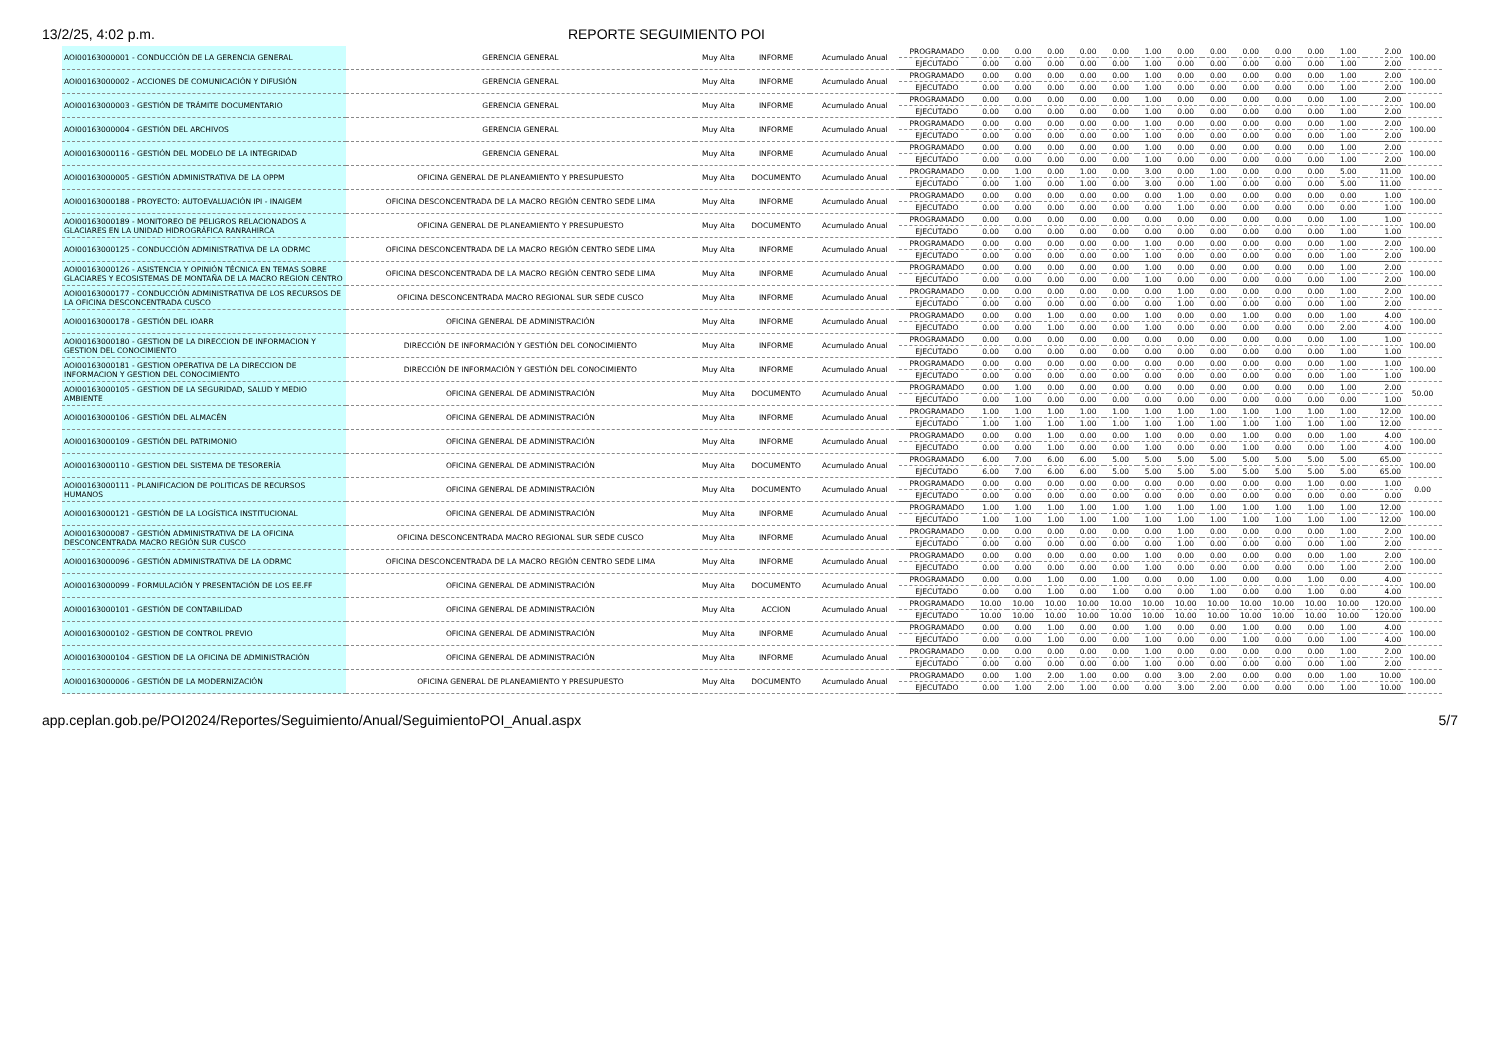13/2/25, 4:02 p.m. REPORTE SEGUIMIENTO POI
| AOI00163000001 - CONDUCCIÓN DE LA GERENCIA GENERAL | GERENCIA GENERAL | Muy Alta | INFORME | Acumulado Anual | PROGRAMADO | 0.00 | 0.00 | 0.00 | 0.00 | 0.00 | 1.00 | 0.00 | 0.00 | 0.00 | 0.00 | 0.00 | 1.00 | 2.00 | 100.00 |
| | | | | | EJECUTADO | 0.00 | 0.00 | 0.00 | 0.00 | 0.00 | 1.00 | 0.00 | 0.00 | 0.00 | 0.00 | 0.00 | 1.00 | 2.00 | |
| AOI00163000002 - ACCIONES DE COMUNICACIÓN Y DIFUSIÓN | GERENCIA GENERAL | Muy Alta | INFORME | Acumulado Anual | PROGRAMADO | 0.00 | 0.00 | 0.00 | 0.00 | 0.00 | 1.00 | 0.00 | 0.00 | 0.00 | 0.00 | 0.00 | 1.00 | 2.00 | 100.00 |
| | | | | | EJECUTADO | 0.00 | 0.00 | 0.00 | 0.00 | 0.00 | 1.00 | 0.00 | 0.00 | 0.00 | 0.00 | 0.00 | 1.00 | 2.00 | |
| AOI00163000003 - GESTIÓN DE TRÁMITE DOCUMENTARIO | GERENCIA GENERAL | Muy Alta | INFORME | Acumulado Anual | PROGRAMADO | 0.00 | 0.00 | 0.00 | 0.00 | 0.00 | 1.00 | 0.00 | 0.00 | 0.00 | 0.00 | 0.00 | 1.00 | 2.00 | 100.00 |
| | | | | | EJECUTADO | 0.00 | 0.00 | 0.00 | 0.00 | 0.00 | 1.00 | 0.00 | 0.00 | 0.00 | 0.00 | 0.00 | 1.00 | 2.00 | |
| AOI00163000004 - GESTIÓN DEL ARCHIVOS | GERENCIA GENERAL | Muy Alta | INFORME | Acumulado Anual | PROGRAMADO | 0.00 | 0.00 | 0.00 | 0.00 | 0.00 | 1.00 | 0.00 | 0.00 | 0.00 | 0.00 | 0.00 | 1.00 | 2.00 | 100.00 |
| | | | | | EJECUTADO | 0.00 | 0.00 | 0.00 | 0.00 | 0.00 | 1.00 | 0.00 | 0.00 | 0.00 | 0.00 | 0.00 | 1.00 | 2.00 | |
| AOI00163000116 - GESTIÓN DEL MODELO DE LA INTEGRIDAD | GERENCIA GENERAL | Muy Alta | INFORME | Acumulado Anual | PROGRAMADO | 0.00 | 0.00 | 0.00 | 0.00 | 0.00 | 1.00 | 0.00 | 0.00 | 0.00 | 0.00 | 0.00 | 1.00 | 2.00 | 100.00 |
| | | | | | EJECUTADO | 0.00 | 0.00 | 0.00 | 0.00 | 0.00 | 1.00 | 0.00 | 0.00 | 0.00 | 0.00 | 0.00 | 1.00 | 2.00 | |
| AOI00163000005 - GESTIÓN ADMINISTRATIVA DE LA OPPM | OFICINA GENERAL DE PLANEAMIENTO Y PRESUPUESTO | Muy Alta | DOCUMENTO | Acumulado Anual | PROGRAMADO | 0.00 | 1.00 | 0.00 | 1.00 | 0.00 | 3.00 | 0.00 | 1.00 | 0.00 | 0.00 | 0.00 | 5.00 | 11.00 | 100.00 |
| | | | | | EJECUTADO | 0.00 | 1.00 | 0.00 | 1.00 | 0.00 | 3.00 | 0.00 | 1.00 | 0.00 | 0.00 | 0.00 | 5.00 | 11.00 | |
| AOI00163000188 - PROYECTO: AUTOEVALUACIÓN IPI - INAIGEM | OFICINA DESCONCENTRADA DE LA MACRO REGIÓN CENTRO SEDE LIMA | Muy Alta | INFORME | Acumulado Anual | PROGRAMADO | 0.00 | 0.00 | 0.00 | 0.00 | 0.00 | 0.00 | 1.00 | 0.00 | 0.00 | 0.00 | 0.00 | 0.00 | 1.00 | 100.00 |
| | | | | | EJECUTADO | 0.00 | 0.00 | 0.00 | 0.00 | 0.00 | 0.00 | 1.00 | 0.00 | 0.00 | 0.00 | 0.00 | 0.00 | 1.00 | |
| AOI00163000189 - MONITOREO DE PELIGROS RELACIONADOS A GLACIARES EN LA UNIDAD HIDROGRÁFICA RANRAHIRCA | OFICINA GENERAL DE PLANEAMIENTO Y PRESUPUESTO | Muy Alta | DOCUMENTO | Acumulado Anual | PROGRAMADO | 0.00 | 0.00 | 0.00 | 0.00 | 0.00 | 0.00 | 0.00 | 0.00 | 0.00 | 0.00 | 0.00 | 1.00 | 1.00 | 100.00 |
| | | | | | EJECUTADO | 0.00 | 0.00 | 0.00 | 0.00 | 0.00 | 0.00 | 0.00 | 0.00 | 0.00 | 0.00 | 0.00 | 1.00 | 1.00 | |
| AOI00163000125 - CONDUCCIÓN ADMINISTRATIVA DE LA ODRMC | OFICINA DESCONCENTRADA DE LA MACRO REGIÓN CENTRO SEDE LIMA | Muy Alta | INFORME | Acumulado Anual | PROGRAMADO | 0.00 | 0.00 | 0.00 | 0.00 | 0.00 | 1.00 | 0.00 | 0.00 | 0.00 | 0.00 | 0.00 | 1.00 | 2.00 | 100.00 |
| | | | | | EJECUTADO | 0.00 | 0.00 | 0.00 | 0.00 | 0.00 | 1.00 | 0.00 | 0.00 | 0.00 | 0.00 | 0.00 | 1.00 | 2.00 | |
| AOI00163000126 - ASISTENCIA Y OPINIÓN TÉCNICA EN TEMAS SOBRE GLACIARES Y ECOSISTEMAS DE MONTAÑA DE LA MACRO REGION CENTRO | OFICINA DESCONCENTRADA DE LA MACRO REGIÓN CENTRO SEDE LIMA | Muy Alta | INFORME | Acumulado Anual | PROGRAMADO | 0.00 | 0.00 | 0.00 | 0.00 | 0.00 | 1.00 | 0.00 | 0.00 | 0.00 | 0.00 | 0.00 | 1.00 | 2.00 | 100.00 |
| | | | | | EJECUTADO | 0.00 | 0.00 | 0.00 | 0.00 | 0.00 | 1.00 | 0.00 | 0.00 | 0.00 | 0.00 | 0.00 | 1.00 | 2.00 | |
| AOI00163000177 - CONDUCCIÓN ADMINISTRATIVA DE LOS RECURSOS DE LA OFICINA DESCONCENTRADA CUSCO | OFICINA DESCONCENTRADA MACRO REGIONAL SUR SEDE CUSCO | Muy Alta | INFORME | Acumulado Anual | PROGRAMADO | 0.00 | 0.00 | 0.00 | 0.00 | 0.00 | 0.00 | 1.00 | 0.00 | 0.00 | 0.00 | 0.00 | 1.00 | 2.00 | 100.00 |
| | | | | | EJECUTADO | 0.00 | 0.00 | 0.00 | 0.00 | 0.00 | 0.00 | 1.00 | 0.00 | 0.00 | 0.00 | 0.00 | 1.00 | 2.00 | |
| AOI00163000178 - GESTIÓN DEL IOARR | OFICINA GENERAL DE ADMINISTRACIÓN | Muy Alta | INFORME | Acumulado Anual | PROGRAMADO | 0.00 | 0.00 | 1.00 | 0.00 | 0.00 | 1.00 | 0.00 | 0.00 | 1.00 | 0.00 | 0.00 | 1.00 | 4.00 | 100.00 |
| | | | | | EJECUTADO | 0.00 | 0.00 | 1.00 | 0.00 | 0.00 | 1.00 | 0.00 | 0.00 | 0.00 | 0.00 | 0.00 | 2.00 | 4.00 | |
| AOI00163000180 - GESTION DE LA DIRECCION DE INFORMACION Y GESTION DEL CONOCIMIENTO | DIRECCIÓN DE INFORMACIÓN Y GESTIÓN DEL CONOCIMIENTO | Muy Alta | INFORME | Acumulado Anual | PROGRAMADO | 0.00 | 0.00 | 0.00 | 0.00 | 0.00 | 0.00 | 0.00 | 0.00 | 0.00 | 0.00 | 0.00 | 1.00 | 1.00 | 100.00 |
| | | | | | EJECUTADO | 0.00 | 0.00 | 0.00 | 0.00 | 0.00 | 0.00 | 0.00 | 0.00 | 0.00 | 0.00 | 0.00 | 1.00 | 1.00 | |
| AOI00163000181 - GESTION OPERATIVA DE LA DIRECCION DE INFORMACION Y GESTION DEL CONOCIMIENTO | DIRECCIÓN DE INFORMACIÓN Y GESTIÓN DEL CONOCIMIENTO | Muy Alta | INFORME | Acumulado Anual | PROGRAMADO | 0.00 | 0.00 | 0.00 | 0.00 | 0.00 | 0.00 | 0.00 | 0.00 | 0.00 | 0.00 | 0.00 | 1.00 | 1.00 | 100.00 |
| | | | | | EJECUTADO | 0.00 | 0.00 | 0.00 | 0.00 | 0.00 | 0.00 | 0.00 | 0.00 | 0.00 | 0.00 | 0.00 | 1.00 | 1.00 | |
| AOI00163000105 - GESTION DE LA SEGURIDAD, SALUD Y MEDIO AMBIENTE | OFICINA GENERAL DE ADMINISTRACIÓN | Muy Alta | DOCUMENTO | Acumulado Anual | PROGRAMADO | 0.00 | 1.00 | 0.00 | 0.00 | 0.00 | 0.00 | 0.00 | 0.00 | 0.00 | 0.00 | 0.00 | 1.00 | 2.00 | 50.00 |
| | | | | | EJECUTADO | 0.00 | 1.00 | 0.00 | 0.00 | 0.00 | 0.00 | 0.00 | 0.00 | 0.00 | 0.00 | 0.00 | 0.00 | 1.00 | |
| AOI00163000106 - GESTIÓN DEL ALMACÉN | OFICINA GENERAL DE ADMINISTRACIÓN | Muy Alta | INFORME | Acumulado Anual | PROGRAMADO | 1.00 | 1.00 | 1.00 | 1.00 | 1.00 | 1.00 | 1.00 | 1.00 | 1.00 | 1.00 | 1.00 | 1.00 | 12.00 | 100.00 |
| | | | | | EJECUTADO | 1.00 | 1.00 | 1.00 | 1.00 | 1.00 | 1.00 | 1.00 | 1.00 | 1.00 | 1.00 | 1.00 | 1.00 | 12.00 | |
| AOI00163000109 - GESTIÓN DEL PATRIMONIO | OFICINA GENERAL DE ADMINISTRACIÓN | Muy Alta | INFORME | Acumulado Anual | PROGRAMADO | 0.00 | 0.00 | 1.00 | 0.00 | 0.00 | 1.00 | 0.00 | 0.00 | 1.00 | 0.00 | 0.00 | 1.00 | 4.00 | 100.00 |
| | | | | | EJECUTADO | 0.00 | 0.00 | 1.00 | 0.00 | 0.00 | 1.00 | 0.00 | 0.00 | 1.00 | 0.00 | 0.00 | 1.00 | 4.00 | |
| AOI00163000110 - GESTION DEL SISTEMA DE TESORERÍA | OFICINA GENERAL DE ADMINISTRACIÓN | Muy Alta | DOCUMENTO | Acumulado Anual | PROGRAMADO | 6.00 | 7.00 | 6.00 | 6.00 | 5.00 | 5.00 | 5.00 | 5.00 | 5.00 | 5.00 | 5.00 | 5.00 | 65.00 | 100.00 |
| | | | | | EJECUTADO | 6.00 | 7.00 | 6.00 | 6.00 | 5.00 | 5.00 | 5.00 | 5.00 | 5.00 | 5.00 | 5.00 | 5.00 | 65.00 | |
| AOI00163000111 - PLANIFICACION DE POLITICAS DE RECURSOS HUMANOS | OFICINA GENERAL DE ADMINISTRACIÓN | Muy Alta | DOCUMENTO | Acumulado Anual | PROGRAMADO | 0.00 | 0.00 | 0.00 | 0.00 | 0.00 | 0.00 | 0.00 | 0.00 | 0.00 | 0.00 | 1.00 | 0.00 | 1.00 | 0.00 |
| | | | | | EJECUTADO | 0.00 | 0.00 | 0.00 | 0.00 | 0.00 | 0.00 | 0.00 | 0.00 | 0.00 | 0.00 | 0.00 | 0.00 | 0.00 | |
| AOI00163000121 - GESTIÓN DE LA LOGÍSTICA INSTITUCIONAL | OFICINA GENERAL DE ADMINISTRACIÓN | Muy Alta | INFORME | Acumulado Anual | PROGRAMADO | 1.00 | 1.00 | 1.00 | 1.00 | 1.00 | 1.00 | 1.00 | 1.00 | 1.00 | 1.00 | 1.00 | 1.00 | 12.00 | 100.00 |
| | | | | | EJECUTADO | 1.00 | 1.00 | 1.00 | 1.00 | 1.00 | 1.00 | 1.00 | 1.00 | 1.00 | 1.00 | 1.00 | 1.00 | 12.00 | |
| AOI00163000087 - GESTIÓN ADMINISTRATIVA DE LA OFICINA DESCONCENTRADA MACRO REGIÓN SUR CUSCO | OFICINA DESCONCENTRADA MACRO REGIONAL SUR SEDE CUSCO | Muy Alta | INFORME | Acumulado Anual | PROGRAMADO | 0.00 | 0.00 | 0.00 | 0.00 | 0.00 | 0.00 | 1.00 | 0.00 | 0.00 | 0.00 | 0.00 | 1.00 | 2.00 | 100.00 |
| | | | | | EJECUTADO | 0.00 | 0.00 | 0.00 | 0.00 | 0.00 | 0.00 | 1.00 | 0.00 | 0.00 | 0.00 | 0.00 | 1.00 | 2.00 | |
| AOI00163000096 - GESTIÓN ADMINISTRATIVA DE LA ODRMC | OFICINA DESCONCENTRADA DE LA MACRO REGIÓN CENTRO SEDE LIMA | Muy Alta | INFORME | Acumulado Anual | PROGRAMADO | 0.00 | 0.00 | 0.00 | 0.00 | 0.00 | 1.00 | 0.00 | 0.00 | 0.00 | 0.00 | 0.00 | 1.00 | 2.00 | 100.00 |
| | | | | | EJECUTADO | 0.00 | 0.00 | 0.00 | 0.00 | 0.00 | 1.00 | 0.00 | 0.00 | 0.00 | 0.00 | 0.00 | 1.00 | 2.00 | |
| AOI00163000099 - FORMULACIÓN Y PRESENTACIÓN DE LOS EE.FF | OFICINA GENERAL DE ADMINISTRACIÓN | Muy Alta | DOCUMENTO | Acumulado Anual | PROGRAMADO | 0.00 | 0.00 | 1.00 | 0.00 | 1.00 | 0.00 | 0.00 | 1.00 | 0.00 | 0.00 | 1.00 | 0.00 | 4.00 | 100.00 |
| | | | | | EJECUTADO | 0.00 | 0.00 | 1.00 | 0.00 | 1.00 | 0.00 | 0.00 | 1.00 | 0.00 | 0.00 | 1.00 | 0.00 | 4.00 | |
| AOI00163000101 - GESTIÓN DE CONTABILIDAD | OFICINA GENERAL DE ADMINISTRACIÓN | Muy Alta | ACCION | Acumulado Anual | PROGRAMADO | 10.00 | 10.00 | 10.00 | 10.00 | 10.00 | 10.00 | 10.00 | 10.00 | 10.00 | 10.00 | 10.00 | 10.00 | 120.00 | 100.00 |
| | | | | | EJECUTADO | 10.00 | 10.00 | 10.00 | 10.00 | 10.00 | 10.00 | 10.00 | 10.00 | 10.00 | 10.00 | 10.00 | 10.00 | 120.00 | |
| AOI00163000102 - GESTION DE CONTROL PREVIO | OFICINA GENERAL DE ADMINISTRACIÓN | Muy Alta | INFORME | Acumulado Anual | PROGRAMADO | 0.00 | 0.00 | 1.00 | 0.00 | 0.00 | 1.00 | 0.00 | 0.00 | 1.00 | 0.00 | 0.00 | 1.00 | 4.00 | 100.00 |
| | | | | | EJECUTADO | 0.00 | 0.00 | 1.00 | 0.00 | 0.00 | 1.00 | 0.00 | 0.00 | 1.00 | 0.00 | 0.00 | 1.00 | 4.00 | |
| AOI00163000104 - GESTION DE LA OFICINA DE ADMINISTRACIÓN | OFICINA GENERAL DE ADMINISTRACIÓN | Muy Alta | INFORME | Acumulado Anual | PROGRAMADO | 0.00 | 0.00 | 0.00 | 0.00 | 0.00 | 1.00 | 0.00 | 0.00 | 0.00 | 0.00 | 0.00 | 1.00 | 2.00 | 100.00 |
| | | | | | EJECUTADO | 0.00 | 0.00 | 0.00 | 0.00 | 0.00 | 1.00 | 0.00 | 0.00 | 0.00 | 0.00 | 0.00 | 1.00 | 2.00 | |
| AOI00163000006 - GESTIÓN DE LA MODERNIZACIÓN | OFICINA GENERAL DE PLANEAMIENTO Y PRESUPUESTO | Muy Alta | DOCUMENTO | Acumulado Anual | PROGRAMADO | 0.00 | 1.00 | 2.00 | 1.00 | 0.00 | 0.00 | 3.00 | 2.00 | 0.00 | 0.00 | 0.00 | 1.00 | 10.00 | 100.00 |
| | | | | | EJECUTADO | 0.00 | 1.00 | 2.00 | 1.00 | 0.00 | 0.00 | 3.00 | 2.00 | 0.00 | 0.00 | 0.00 | 1.00 | 10.00 | |
app.ceplan.gob.pe/POI2024/Reportes/Seguimiento/Anual/SeguimientoPOI_Anual.aspx 5/7